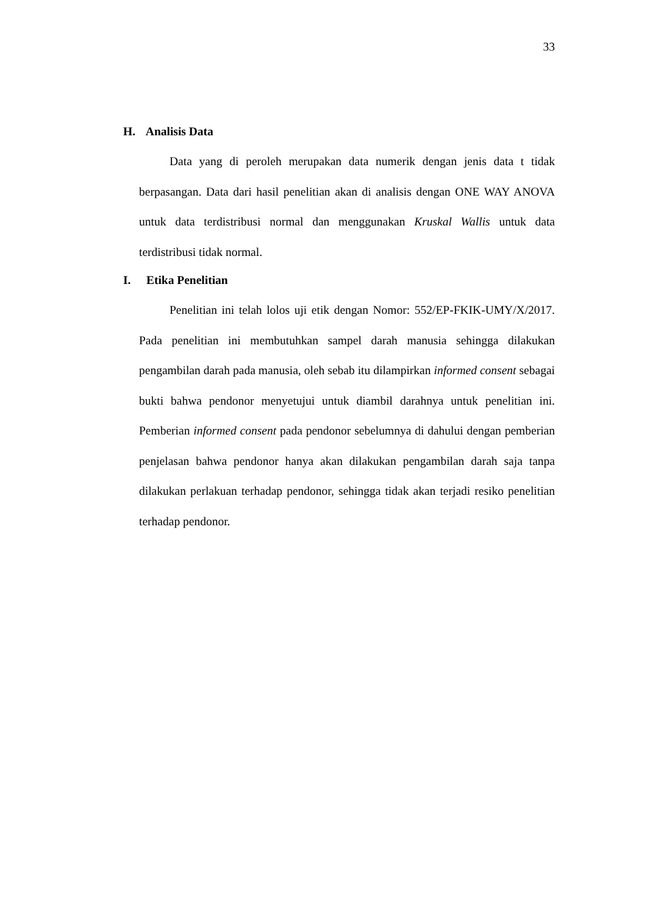33
H. Analisis Data
Data yang di peroleh merupakan data numerik dengan jenis data t tidak berpasangan. Data dari hasil penelitian akan di analisis dengan ONE WAY ANOVA untuk data terdistribusi normal dan menggunakan Kruskal Wallis untuk data terdistribusi tidak normal.
I. Etika Penelitian
Penelitian ini telah lolos uji etik dengan Nomor: 552/EP-FKIK-UMY/X/2017. Pada penelitian ini membutuhkan sampel darah manusia sehingga dilakukan pengambilan darah pada manusia, oleh sebab itu dilampirkan informed consent sebagai bukti bahwa pendonor menyetujui untuk diambil darahnya untuk penelitian ini. Pemberian informed consent pada pendonor sebelumnya di dahului dengan pemberian penjelasan bahwa pendonor hanya akan dilakukan pengambilan darah saja tanpa dilakukan perlakuan terhadap pendonor, sehingga tidak akan terjadi resiko penelitian terhadap pendonor.